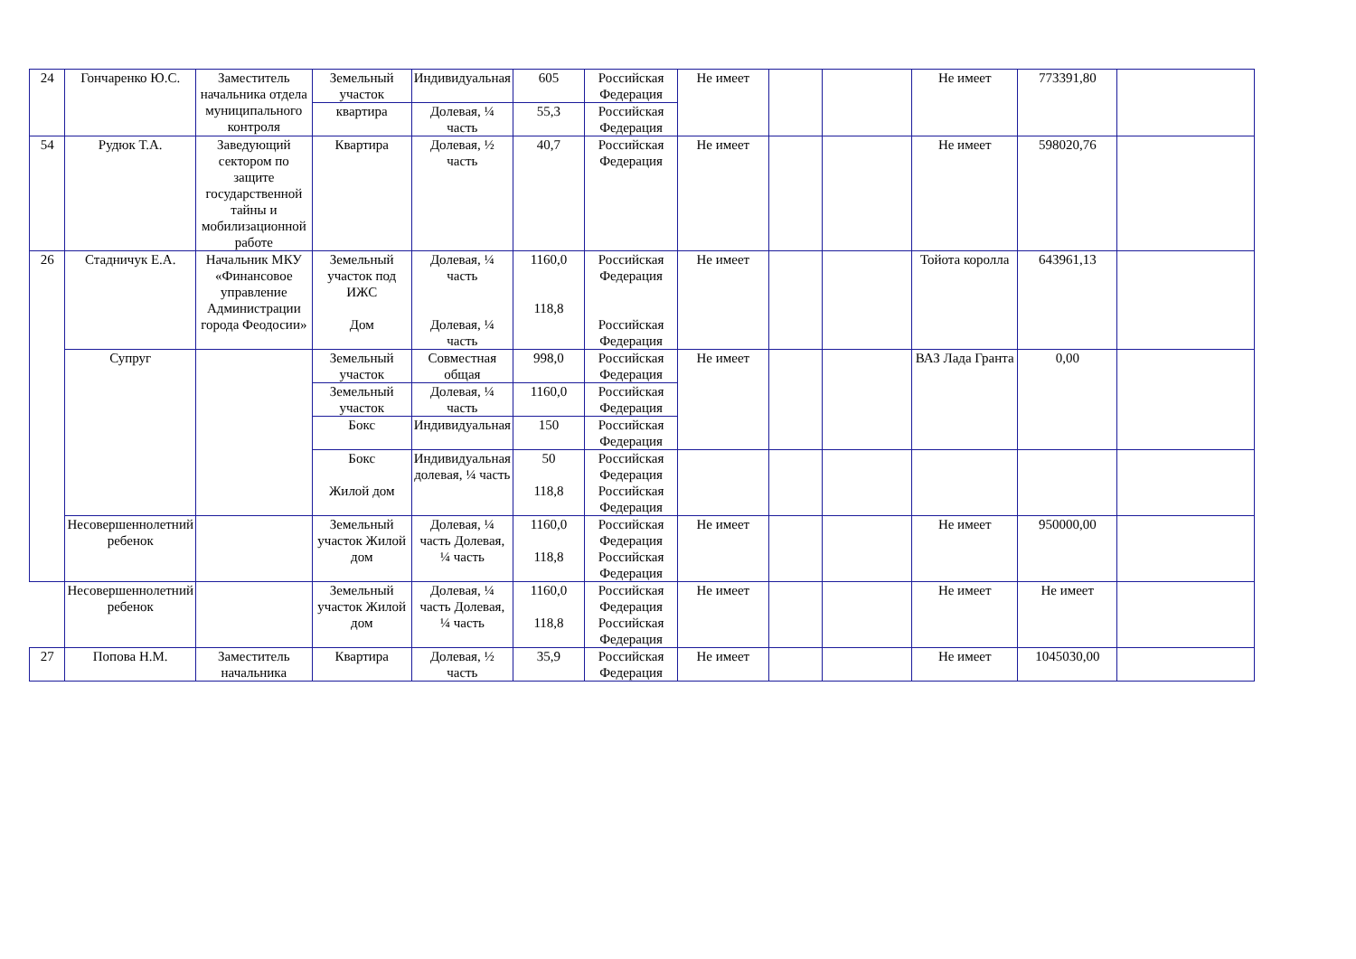| 24 | Гончаренко Ю.С. | Заместитель начальника отдела муниципального контроля | Земельный участок | Индивидуальная | 605 | Российская Федерация | Не имеет | | | Не имеет | 773391,80 | |
| | | | квартира | Долевая, ¼ часть | 55,3 | Российская Федерация | | | | | | |
| 54 | Рудюк Т.А. | Заведующий сектором по защите государственной тайны и мобилизационной работе | Квартира | Долевая, ½ часть | 40,7 | Российская Федерация | Не имеет | | | Не имеет | 598020,76 | |
| 26 | Стадничук Е.А. | Начальник МКУ «Финансовое управление Администрации города Феодосии» | Земельный участок под ИЖС Дом | Долевая, ¼ часть Долевая, ¼ часть | 1160,0 118,8 | Российская Федерация Российская Федерация | Не имеет | | | Тойота королла | 643961,13 | |
| | Супруг | | Земельный участок | Совместная общая | 998,0 | Российская Федерация | Не имеет | | | ВАЗ Лада Гранта | 0,00 | |
| | | | Земельный участок | Долевая, ¼ часть | 1160,0 | Российская Федерация | | | | | | |
| | | | Бокс | Индивидуальная | 150 | Российская Федерация | | | | | | |
| | | | Бокс Жилой дом | Индивидуальная долевая, ¼ часть | 50 118,8 | Российская Федерация Российская Федерация | | | | | | |
| | Несовершеннолетний ребенок | | Земельный участок Жилой дом | Долевая, ¼ часть Долевая, ¼ часть | 1160,0 118,8 | Российская Федерация Российская Федерация | Не имеет | | | Не имеет | 950000,00 | |
| | Несовершеннолетний ребенок | | Земельный участок Жилой дом | Долевая, ¼ часть Долевая, ¼ часть | 1160,0 118,8 | Российская Федерация Российская Федерация | Не имеет | | | Не имеет | Не имеет | |
| 27 | Попова Н.М. | Заместитель начальника | Квартира | Долевая, ½ часть | 35,9 | Российская Федерация | Не имеет | | | Не имеет | 1045030,00 | |